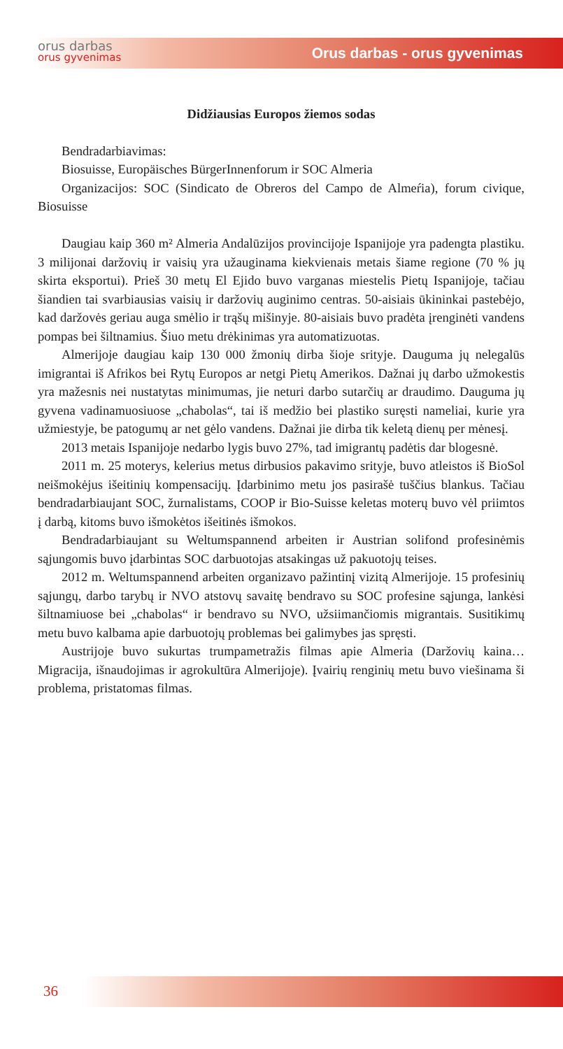orus darbas
orus gyvenimas
Orus darbas - orus gyvenimas
Didžiausias Europos žiemos sodas
Bendradarbiavimas:
Biosuisse, Europäisches BürgerInnenforum ir SOC Almeria
Organizacijos: SOC (Sindicato de Obreros del Campo de Almeŕia), forum civique, Biosuisse
Daugiau kaip 360 m² Almeria Andalūzijos provincijoje Ispanijoje yra padengta plastiku. 3 milijonai daržovių ir vaisių yra užauginama kiekvienais metais šiame regione (70 % jų skirta eksportui). Prieš 30 metų El Ejido buvo varganas miestelis Pietų Ispanijoje, tačiau šiandien tai svarbiausias vaisių ir daržovių auginimo centras. 50-aisiais ūkininkai pastebėjo, kad daržovės geriau auga smėlio ir trąšų mišinyje. 80-aisiais buvo pradėta įrenginėti vandens pompas bei šiltnamius. Šiuo metu drėkinimas yra automatizuotas.
Almerijoje daugiau kaip 130 000 žmonių dirba šioje srityje. Dauguma jų nelegalūs imigrantai iš Afrikos bei Rytų Europos ar netgi Pietų Amerikos. Dažnai jų darbo užmokestis yra mažesnis nei nustatytas minimumas, jie neturi darbo sutarčių ar draudimo. Dauguma jų gyvena vadinamuosiuose „chabolas“, tai iš medžio bei plastiko suręsti nameliai, kurie yra užmiestyje, be patogumų ar net gėlo vandens. Dažnai jie dirba tik keletą dienų per mėnesį.
2013 metais Ispanijoje nedarbo lygis buvo 27%, tad imigrantų padėtis dar blogesnė.
2011 m. 25 moterys, kelerius metus dirbusios pakavimo srityje, buvo atleistos iš BioSol neišmokėjus išeitinių kompensacijų. Įdarbinimo metu jos pasirašė tuščius blankus. Tačiau bendradarbiaujant SOC, žurnalistams, COOP ir Bio-Suisse keletas moterų buvo vėl priimtos į darbą, kitoms buvo išmokėtos išeitinės išmokos.
Bendradarbiaujant su Weltumspannend arbeiten ir Austrian solifond profesinėmis sąjungomis buvo įdarbintas SOC darbuotojas atsakingas už pakuotojų teises.
2012 m. Weltumspannend arbeiten organizavo pažintinį vizitą Almerijoje. 15 profesinių sąjungų, darbo tarybų ir NVO atstovų savaitę bendravo su SOC profesine sąjunga, lankėsi šiltnamiuose bei „chabolas“ ir bendravo su NVO, užsiimančiomis migrantais. Susitikimų metu buvo kalbama apie darbuotojų problemas bei galimybes jas spręsti.
Austrijoje buvo sukurtas trumpametražis filmas apie Almeria (Daržovių kaina…Migracija, išnaudojimas ir agrokultūra Almerijoje). Įvairių renginių metu buvo viešinama ši problema, pristatomas filmas.
36